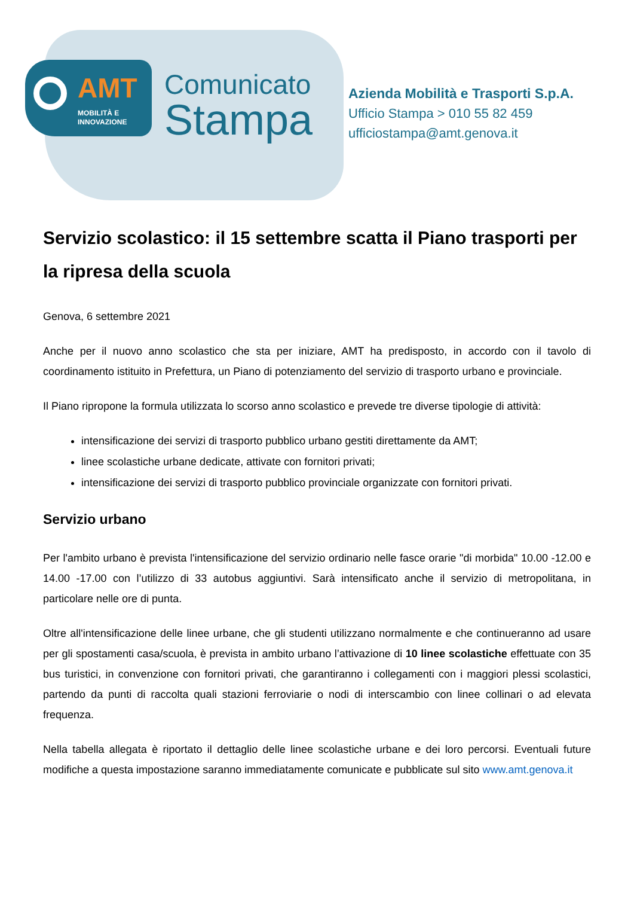AMT
MOBILITÀ E
INNOVAZIONE
Comunicato
Stampa
Azienda Mobilità e Trasporti S.p.A.
Ufficio Stampa > 010 55 82 459
ufficiostampa@amt.genova.it
Servizio scolastico: il 15 settembre scatta il Piano trasporti per la ripresa della scuola
Genova, 6 settembre 2021
Anche per il nuovo anno scolastico che sta per iniziare, AMT ha predisposto, in accordo con il tavolo di coordinamento istituito in Prefettura, un Piano di potenziamento del servizio di trasporto urbano e provinciale.
Il Piano ripropone la formula utilizzata lo scorso anno scolastico e prevede tre diverse tipologie di attività:
intensificazione dei servizi di trasporto pubblico urbano gestiti direttamente da AMT;
linee scolastiche urbane dedicate, attivate con fornitori privati;
intensificazione dei servizi di trasporto pubblico provinciale organizzate con fornitori privati.
Servizio urbano
Per l'ambito urbano è prevista l'intensificazione del servizio ordinario nelle fasce orarie "di morbida" 10.00 -12.00 e 14.00 -17.00 con l’utilizzo di 33 autobus aggiuntivi. Sarà intensificato anche il servizio di metropolitana, in particolare nelle ore di punta.
Oltre all'intensificazione delle linee urbane, che gli studenti utilizzano normalmente e che continueranno ad usare per gli spostamenti casa/scuola, è prevista in ambito urbano l’attivazione di 10 linee scolastiche effettuate con 35 bus turistici, in convenzione con fornitori privati, che garantiranno i collegamenti con i maggiori plessi scolastici, partendo da punti di raccolta quali stazioni ferroviarie o nodi di interscambio con linee collinari o ad elevata frequenza.
Nella tabella allegata è riportato il dettaglio delle linee scolastiche urbane e dei loro percorsi. Eventuali future modifiche a questa impostazione saranno immediatamente comunicate e pubblicate sul sito www.amt.genova.it